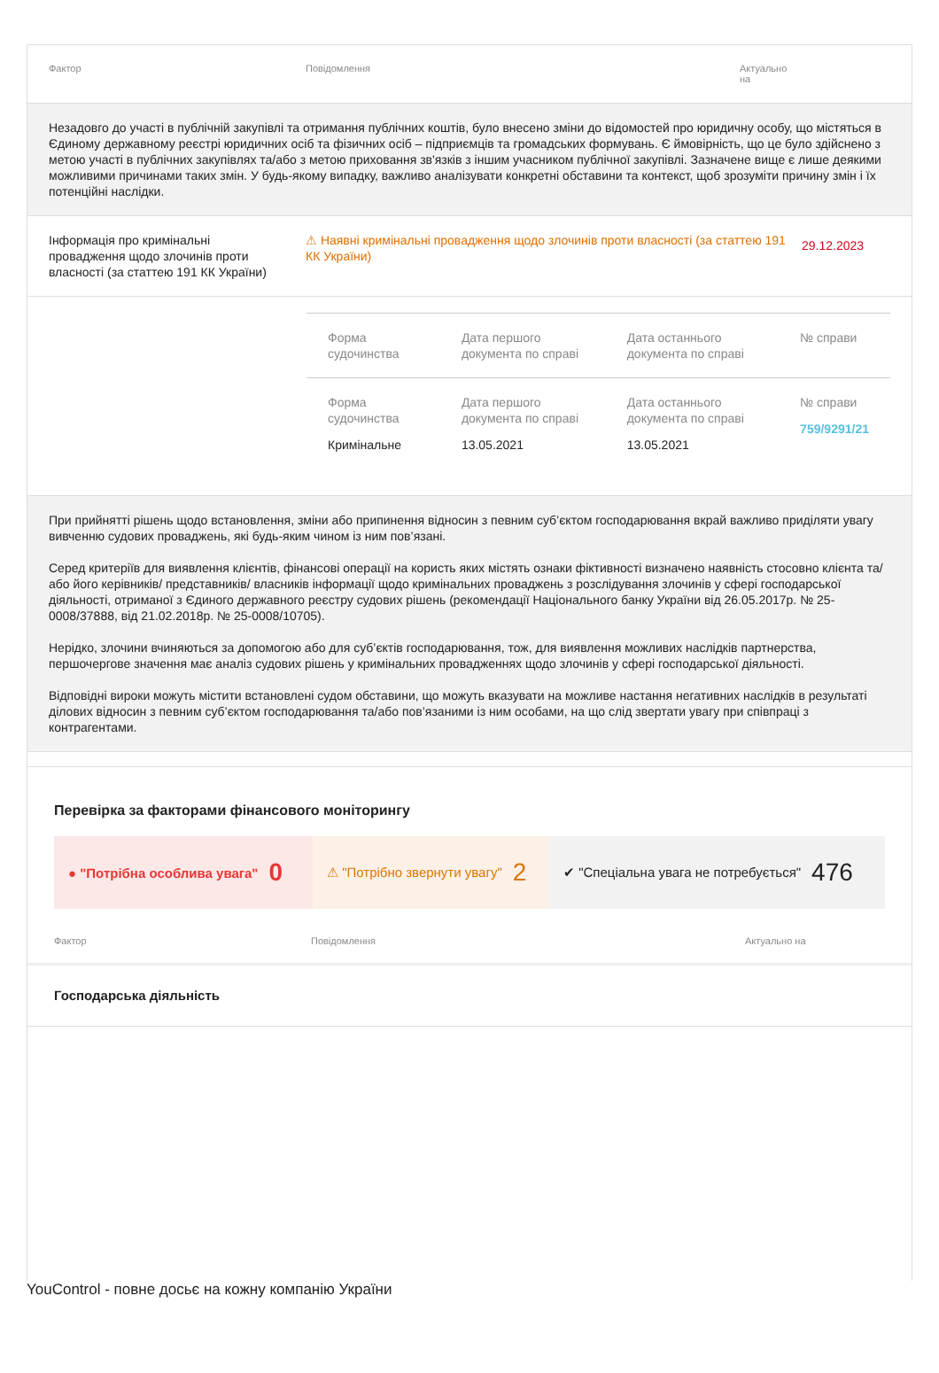Фактор Повідомлення Актуально
на
Незадовго до участі в публічній закупівлі та отримання публічних коштів, було внесено зміни до відомостей про юридичну особу, що містяться в Єдиному державному реєстрі юридичних осіб та фізичних осіб – підприємців та громадських формувань. Є ймовірність, що це було здійснено з метою участі в публічних закупівлях та/або з метою приховання зв'язків з іншим учасником публічної закупівлі. Зазначене вище є лише деякими можливими причинами таких змін. У будь-якому випадку, важливо аналізувати конкретні обставини та контекст, щоб зрозуміти причину змін і їх потенційні наслідки.
Інформація про кримінальні провадження щодо злочинів проти власності (за статтею 191 КК України) ⚠ Наявні кримінальні провадження щодо злочинів проти власності (за статтею 191 КК України) 29.12.2023
| Форма судочинства | Дата першого документа по справі | Дата останнього документа по справі | № справи |
| --- | --- | --- | --- |
| Форма судочинства Кримінальне | Дата першого документа по справі 13.05.2021 | Дата останнього документа по справі 13.05.2021 | № справи 759/9291/21 |
При прийнятті рішень щодо встановлення, зміни або припинення відносин з певним суб’єктом господарювання вкрай важливо приділяти увагу вивченню судових проваджень, які будь-яким чином із ним пов’язані.
Серед критеріїв для виявлення клієнтів, фінансові операції на користь яких містять ознаки фіктивності визначено наявність стосовно клієнта та/або його керівників/ представників/ власників інформації щодо кримінальних проваджень з розслідування злочинів у сфері господарської діяльності, отриманої з Єдиного державного реєстру судових рішень (рекомендації Національного банку України від 26.05.2017р. № 25-0008/37888, від 21.02.2018р. № 25-0008/10705).
Нерідко, злочини вчиняються за допомогою або для суб’єктів господарювання, тож, для виявлення можливих наслідків партнерства, першочергове значення має аналіз судових рішень у кримінальних провадженнях щодо злочинів у сфері господарської діяльності.
Відповідні вироки можуть містити встановлені судом обставини, що можуть вказувати на можливе настання негативних наслідків в результаті ділових відносин з певним суб’єктом господарювання та/або пов’язаними із ним особами, на що слід звертати увагу при співпраці з контрагентами.
Перевірка за факторами фінансового моніторингу
● "Потрібна особлива увага" 0
⚠ "Потрібно звернути увагу" 2
✔ "Спеціальна увага не потребується" 476
Фактор Повідомлення Актуально на
Господарська діяльність
YouControl - повне досьє на кожну компанію України